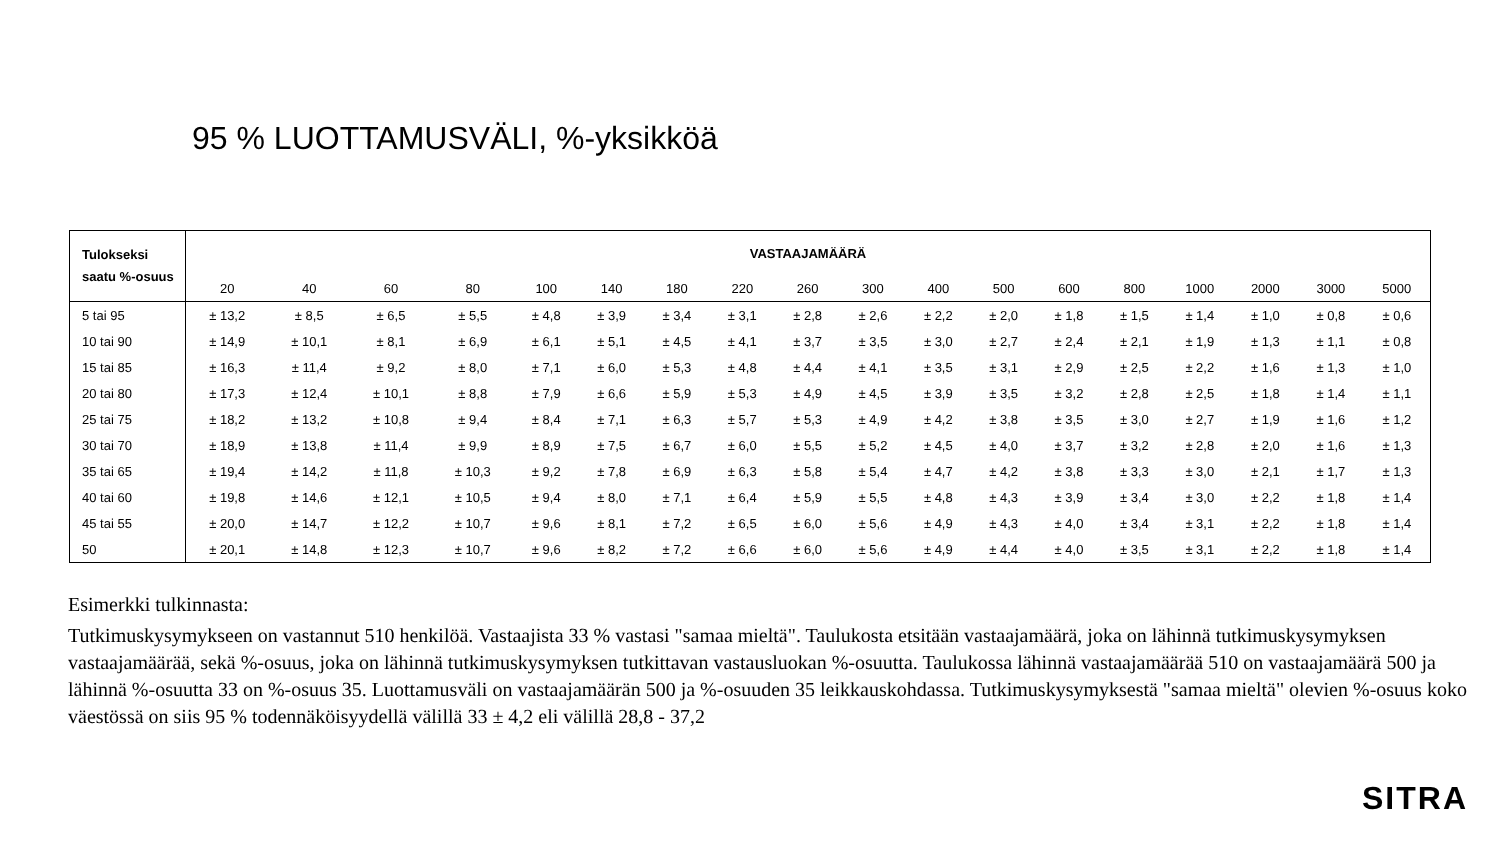95 % LUOTTAMUSVÄLI, %-yksikköä
| Tulokseksi saatu %-osuus | VASTAAJAMÄÄRÄ | | | | | | | | | | | | | | | | | |
| --- | --- | --- | --- | --- | --- | --- | --- | --- | --- | --- | --- | --- | --- | --- | --- | --- | --- | --- |
| | 20 | 40 | 60 | 80 | 100 | 140 | 180 | 220 | 260 | 300 | 400 | 500 | 600 | 800 | 1000 | 2000 | 3000 | 5000 |
| 5 tai 95 | ± 13,2 | ± 8,5 | ± 6,5 | ± 5,5 | ± 4,8 | ± 3,9 | ± 3,4 | ± 3,1 | ± 2,8 | ± 2,6 | ± 2,2 | ± 2,0 | ± 1,8 | ± 1,5 | ± 1,4 | ± 1,0 | ± 0,8 | ± 0,6 |
| 10 tai 90 | ± 14,9 | ± 10,1 | ± 8,1 | ± 6,9 | ± 6,1 | ± 5,1 | ± 4,5 | ± 4,1 | ± 3,7 | ± 3,5 | ± 3,0 | ± 2,7 | ± 2,4 | ± 2,1 | ± 1,9 | ± 1,3 | ± 1,1 | ± 0,8 |
| 15 tai 85 | ± 16,3 | ± 11,4 | ± 9,2 | ± 8,0 | ± 7,1 | ± 6,0 | ± 5,3 | ± 4,8 | ± 4,4 | ± 4,1 | ± 3,5 | ± 3,1 | ± 2,9 | ± 2,5 | ± 2,2 | ± 1,6 | ± 1,3 | ± 1,0 |
| 20 tai 80 | ± 17,3 | ± 12,4 | ± 10,1 | ± 8,8 | ± 7,9 | ± 6,6 | ± 5,9 | ± 5,3 | ± 4,9 | ± 4,5 | ± 3,9 | ± 3,5 | ± 3,2 | ± 2,8 | ± 2,5 | ± 1,8 | ± 1,4 | ± 1,1 |
| 25 tai 75 | ± 18,2 | ± 13,2 | ± 10,8 | ± 9,4 | ± 8,4 | ± 7,1 | ± 6,3 | ± 5,7 | ± 5,3 | ± 4,9 | ± 4,2 | ± 3,8 | ± 3,5 | ± 3,0 | ± 2,7 | ± 1,9 | ± 1,6 | ± 1,2 |
| 30 tai 70 | ± 18,9 | ± 13,8 | ± 11,4 | ± 9,9 | ± 8,9 | ± 7,5 | ± 6,7 | ± 6,0 | ± 5,5 | ± 5,2 | ± 4,5 | ± 4,0 | ± 3,7 | ± 3,2 | ± 2,8 | ± 2,0 | ± 1,6 | ± 1,3 |
| 35 tai 65 | ± 19,4 | ± 14,2 | ± 11,8 | ± 10,3 | ± 9,2 | ± 7,8 | ± 6,9 | ± 6,3 | ± 5,8 | ± 5,4 | ± 4,7 | ± 4,2 | ± 3,8 | ± 3,3 | ± 3,0 | ± 2,1 | ± 1,7 | ± 1,3 |
| 40 tai 60 | ± 19,8 | ± 14,6 | ± 12,1 | ± 10,5 | ± 9,4 | ± 8,0 | ± 7,1 | ± 6,4 | ± 5,9 | ± 5,5 | ± 4,8 | ± 4,3 | ± 3,9 | ± 3,4 | ± 3,0 | ± 2,2 | ± 1,8 | ± 1,4 |
| 45 tai 55 | ± 20,0 | ± 14,7 | ± 12,2 | ± 10,7 | ± 9,6 | ± 8,1 | ± 7,2 | ± 6,5 | ± 6,0 | ± 5,6 | ± 4,9 | ± 4,3 | ± 4,0 | ± 3,4 | ± 3,1 | ± 2,2 | ± 1,8 | ± 1,4 |
| 50 | ± 20,1 | ± 14,8 | ± 12,3 | ± 10,7 | ± 9,6 | ± 8,2 | ± 7,2 | ± 6,6 | ± 6,0 | ± 5,6 | ± 4,9 | ± 4,4 | ± 4,0 | ± 3,5 | ± 3,1 | ± 2,2 | ± 1,8 | ± 1,4 |
Esimerkki tulkinnasta:
Tutkimuskysymykseen on vastannut 510 henkilöä. Vastaajista 33 % vastasi "samaa mieltä". Taulukosta etsitään vastaajamäärä, joka on lähinnä tutkimuskysymyksen vastaajamäärää, sekä %-osuus, joka on lähinnä tutkimuskysymyksen tutkittavan vastausluokan %-osuutta. Taulukossa lähinnä vastaajamäärää 510 on vastaajamäärä 500 ja lähinnä %-osuutta 33 on %-osuus 35. Luottamusväli on vastaajamäärän 500 ja %-osuuden 35 leikkauskohdassa. Tutkimuskysymyksestä "samaa mieltä" olevien %-osuus koko väestössä on siis 95 % todennäköisyydellä välillä 33 ± 4,2 eli välillä 28,8 - 37,2
SITRA